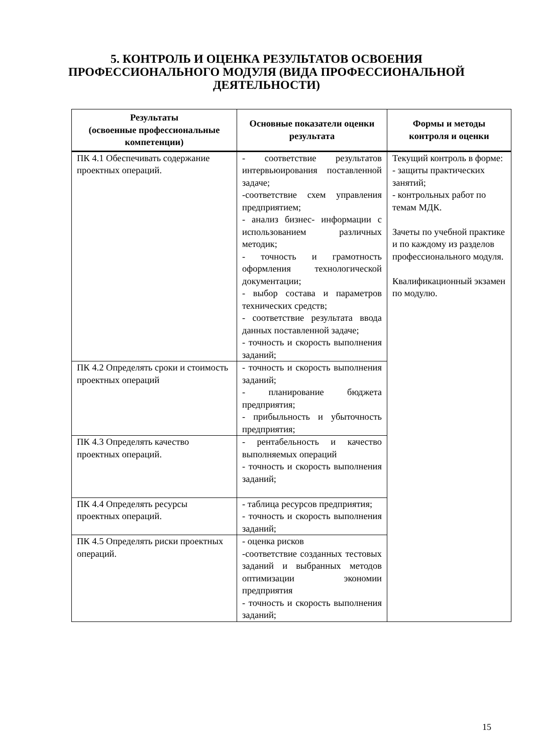5. КОНТРОЛЬ И ОЦЕНКА РЕЗУЛЬТАТОВ ОСВОЕНИЯ
ПРОФЕССИОНАЛЬНОГО МОДУЛЯ (ВИДА ПРОФЕССИОНАЛЬНОЙ
ДЕЯТЕЛЬНОСТИ)
| Результаты (освоенные профессиональные компетенции) | Основные показатели оценки результата | Формы и методы контроля и оценки |
| --- | --- | --- |
| ПК 4.1 Обеспечивать содержание проектных операций. | - соответствие результатов интервьюирования поставленной задаче; -соответствие схем управления предприятием; - анализ бизнес- информации с использованием различных методик; - точность и грамотность оформления технологической документации; - выбор состава и параметров технических средств; - соответствие результата ввода данных поставленной задаче; - точность и скорость выполнения заданий; | Текущий контроль в форме: - защиты практических занятий; - контрольных работ по темам МДК. Зачеты по учебной практике и по каждому из разделов профессионального модуля. Квалификационный экзамен по модулю. |
| ПК 4.2 Определять сроки и стоимость проектных операций | - точность и скорость выполнения заданий; - планирование бюджета предприятия; - прибыльность и убыточность предприятия; | |
| ПК 4.3 Определять качество проектных операций. | - рентабельность и качество выполняемых операций - точность и скорость выполнения заданий; | |
| ПК 4.4 Определять ресурсы проектных операций. | - таблица ресурсов предприятия; - точность и скорость выполнения заданий; | |
| ПК 4.5 Определять риски проектных операций. | - оценка рисков -соответствие созданных тестовых заданий и выбранных методов оптимизации экономии предприятия - точность и скорость выполнения заданий; | |
15